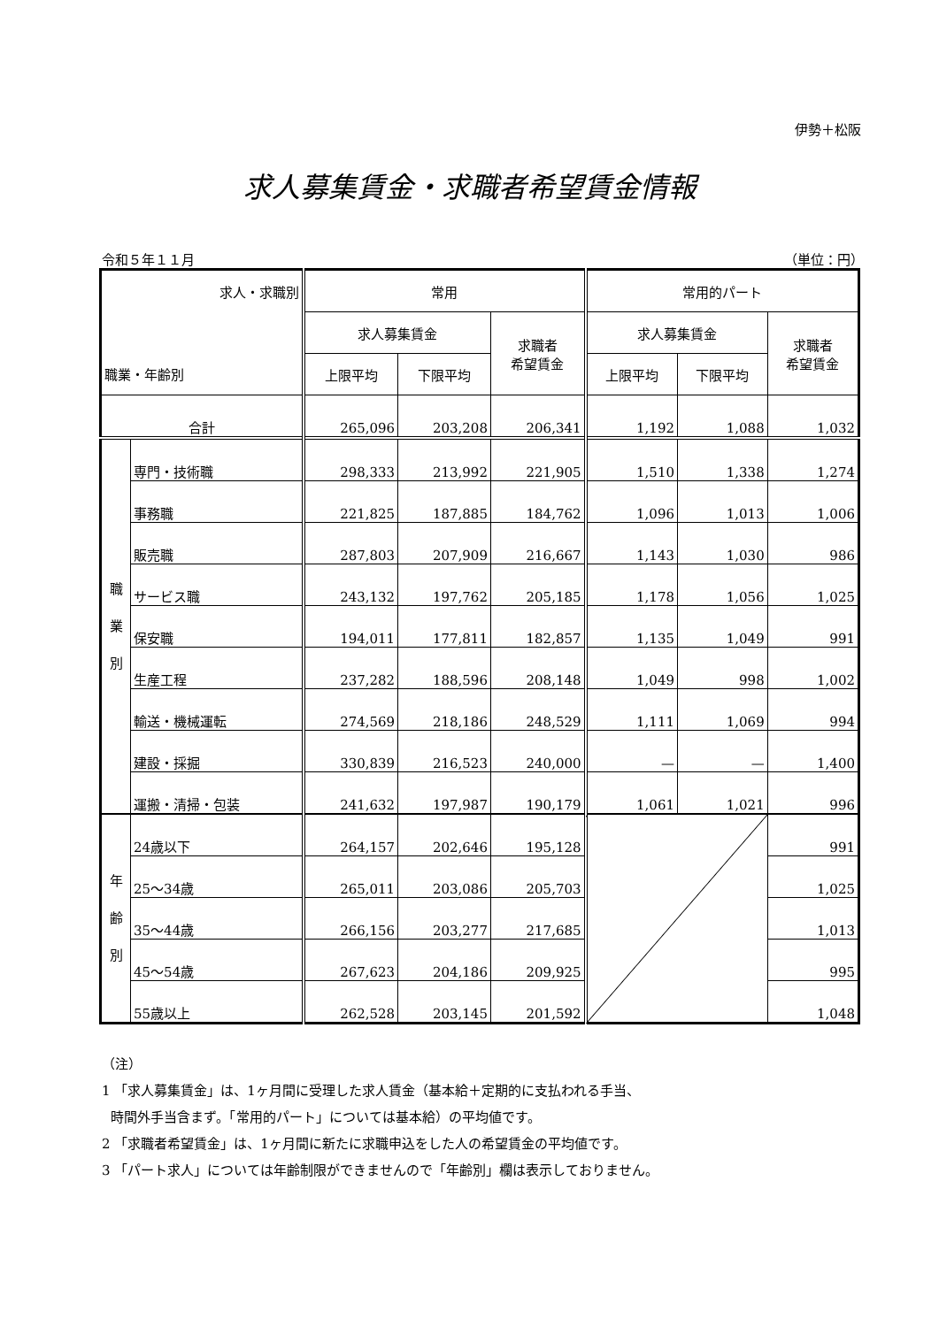伊勢＋松阪
求人募集賃金・求職者希望賃金情報
令和５年１１月 （単位：円）
| 求人・求職別 | | 常用 | | | 常用的パート | | |
| --- | --- | --- | --- | --- | --- | --- | --- |
| | | 求人募集賃金 | | 求職者 希望賃金 | 求人募集賃金 | | 求職者 希望賃金 |
| 職業・年齢別 | | 上限平均 | 下限平均 | | 上限平均 | 下限平均 | |
| 合計 | | 265,096 | 203,208 | 206,341 | 1,192 | 1,088 | 1,032 |
| 職 業 別 | 専門・技術職 | 298,333 | 213,992 | 221,905 | 1,510 | 1,338 | 1,274 |
| | 事務職 | 221,825 | 187,885 | 184,762 | 1,096 | 1,013 | 1,006 |
| | 販売職 | 287,803 | 207,909 | 216,667 | 1,143 | 1,030 | 986 |
| | サービス職 | 243,132 | 197,762 | 205,185 | 1,178 | 1,056 | 1,025 |
| | 保安職 | 194,011 | 177,811 | 182,857 | 1,135 | 1,049 | 991 |
| | 生産工程 | 237,282 | 188,596 | 208,148 | 1,049 | 998 | 1,002 |
| | 輸送・機械運転 | 274,569 | 218,186 | 248,529 | 1,111 | 1,069 | 994 |
| | 建設・採掘 | 330,839 | 216,523 | 240,000 | — | — | 1,400 |
| | 運搬・清掃・包装 | 241,632 | 197,987 | 190,179 | 1,061 | 1,021 | 996 |
| 年 齢 別 | 24歳以下 | 264,157 | 202,646 | 195,128 | | | 991 |
| | 25～34歳 | 265,011 | 203,086 | 205,703 | | | 1,025 |
| | 35～44歳 | 266,156 | 203,277 | 217,685 | | | 1,013 |
| | 45～54歳 | 267,623 | 204,186 | 209,925 | | | 995 |
| | 55歳以上 | 262,528 | 203,145 | 201,592 | | | 1,048 |
（注）
1 「求人募集賃金」は、1ヶ月間に受理した求人賃金（基本給＋定期的に支払われる手当、
時間外手当含まず。「常用的パート」については基本給）の平均値です。
2 「求職者希望賃金」は、1ヶ月間に新たに求職申込をした人の希望賃金の平均値です。
3 「パート求人」については年齢制限ができませんので「年齢別」欄は表示しておりません。